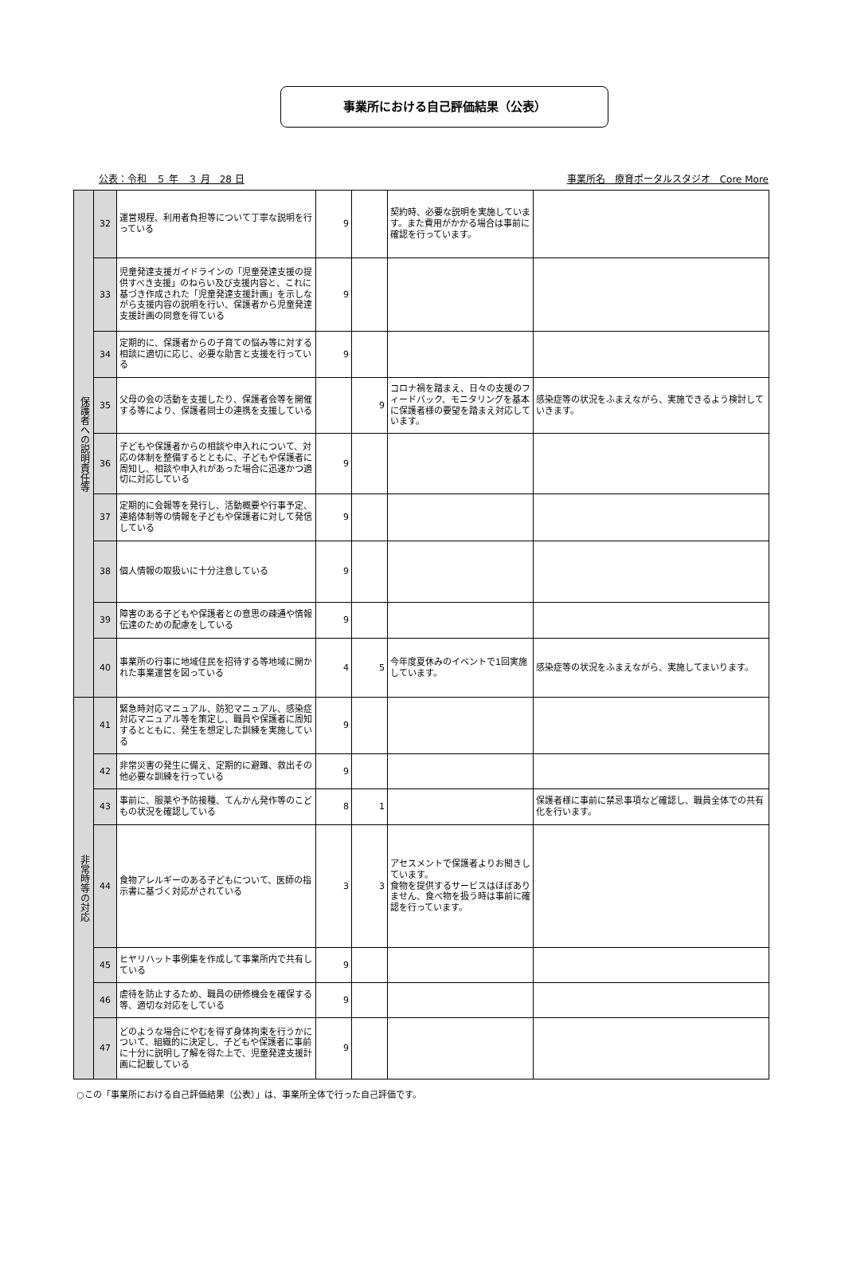事業所における自己評価結果（公表）
公表：令和　５ 年　３ 月　28 日 事業所名　療育ポータルスタジオ　Core More
| 保護者への説明責任等 | 32 | 運営規程、利用者負担等について丁寧な説明を行っている | 9 | | 契約時、必要な説明を実施しています。また費用がかかる場合は事前に確認を行っています。 | |
| | 33 | 児童発達支援ガイドラインの「児童発達支援の提供すべき支援」のねらい及び支援内容と、これに基づき作成された「児童発達支援計画」を示しながら支援内容の説明を行い、保護者から児童発達支援計画の同意を得ている | 9 | | | |
| | 34 | 定期的に、保護者からの子育ての悩み等に対する相談に適切に応じ、必要な助言と支援を行っている | 9 | | | |
| | 35 | 父母の会の活動を支援したり、保護者会等を開催する等により、保護者同士の連携を支援している | | 9 | コロナ禍を踏まえ、日々の支援のフィードバック、モニタリングを基本に保護者様の要望を踏まえ対応しています。 | 感染症等の状況をふまえながら、実施できるよう検討していきます。 |
| | 36 | 子どもや保護者からの相談や申入れについて、対応の体制を整備するとともに、子どもや保護者に周知し、相談や申入れがあった場合に迅速かつ適切に対応している | 9 | | | |
| | 37 | 定期的に会報等を発行し、活動概要や行事予定、連絡体制等の情報を子どもや保護者に対して発信している | 9 | | | |
| | 38 | 個人情報の取扱いに十分注意している | 9 | | | |
| | 39 | 障害のある子どもや保護者との意思の疎通や情報伝達のための配慮をしている | 9 | | | |
| | 40 | 事業所の行事に地域住民を招待する等地域に開かれた事業運営を図っている | 4 | 5 | 今年度夏休みのイベントで1回実施しています。 | 感染症等の状況をふまえながら、実施してまいります。 |
| 非常時等の対応 | 41 | 緊急時対応マニュアル、防犯マニュアル、感染症対応マニュアル等を策定し、職員や保護者に周知するとともに、発生を想定した訓練を実施している | 9 | | | |
| | 42 | 非常災害の発生に備え、定期的に避難、救出その他必要な訓練を行っている | 9 | | | |
| | 43 | 事前に、服薬や予防接種、てんかん発作等のこどもの状況を確認している | 8 | 1 | | 保護者様に事前に禁忌事項など確認し、職員全体での共有化を行います。 |
| | 44 | 食物アレルギーのある子どもについて、医師の指示書に基づく対応がされている | 3 | 3 | アセスメントで保護者よりお聞きしています。 食物を提供するサービスはほぼありません、食べ物を扱う時は事前に確認を行っています。 | |
| | 45 | ヒヤリハット事例集を作成して事業所内で共有している | 9 | | | |
| | 46 | 虐待を防止するため、職員の研修機会を確保する等、適切な対応をしている | 9 | | | |
| | 47 | どのような場合にやむを得ず身体拘束を行うかについて、組織的に決定し、子どもや保護者に事前に十分に説明し了解を得た上で、児童発達支援計画に記載している | 9 | | | |
○この「事業所における自己評価結果（公表）」は、事業所全体で行った自己評価です。